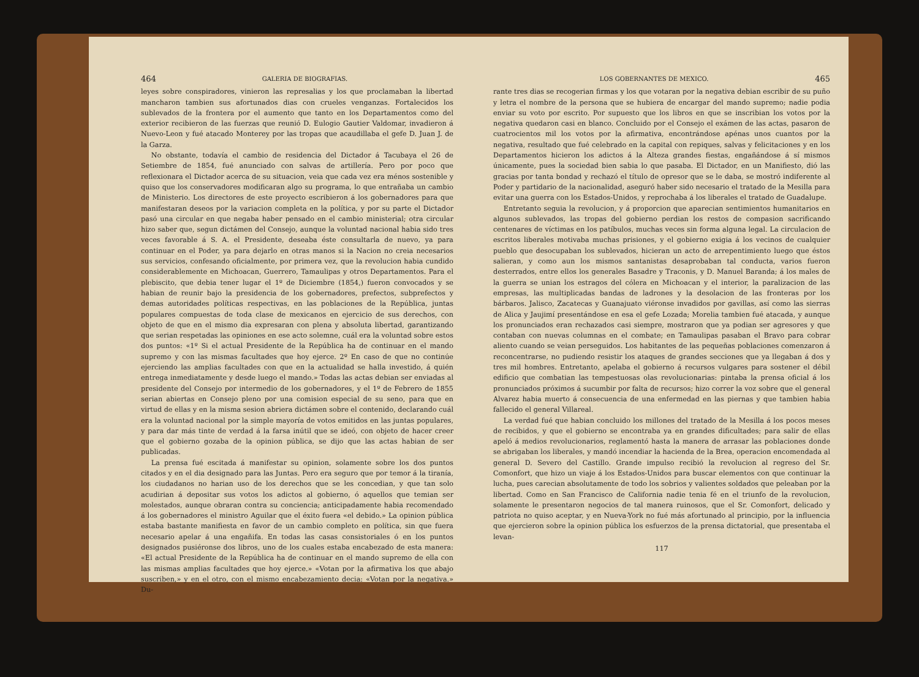464 GALERIA DE BIOGRAFIAS.
leyes sobre conspiradores, vinieron las represalias y los que proclamaban la libertad mancharon tambien sus afortunados dias con crueles venganzas. Fortalecidos los sublevados de la frontera por el aumento que tanto en los Departamentos como del exterior recibieron de las fuerzas que reunió D. Eulogio Gautier Valdomar, invadieron á Nuevo-Leon y fué atacado Monterey por las tropas que acaudillaba el gefe D. Juan J. de la Garza.
No obstante, todavía el cambio de residencia del Dictador á Tacubaya el 26 de Setiembre de 1854, fué anunciado con salvas de artillería. Pero por poco que reflexionara el Dictador acerca de su situacion, veia que cada vez era ménos sostenible y quiso que los conservadores modificaran algo su programa, lo que entrañaba un cambio de Ministerio. Los directores de este proyecto escribieron á los gobernadores para que manifestaran deseos por la variacion completa en la política, y por su parte el Dictador pasó una circular en que negaba haber pensado en el cambio ministerial; otra circular hizo saber que, segun dictámen del Consejo, aunque la voluntad nacional habia sido tres veces favorable á S. A. el Presidente, deseaba éste consultarla de nuevo, ya para continuar en el Poder, ya para dejarlo en otras manos si la Nacion no creia necesarios sus servicios, confesando oficialmente, por primera vez, que la revolucion habia cundido considerablemente en Michoacan, Guerrero, Tamaulipas y otros Departamentos. Para el plebiscito, que debia tener lugar el 1º de Diciembre (1854,) fueron convocados y se habian de reunir bajo la presidencia de los gobernadores, prefectos, subprefectos y demas autoridades políticas respectivas, en las poblaciones de la República, juntas populares compuestas de toda clase de mexicanos en ejercicio de sus derechos, con objeto de que en el mismo dia expresaran con plena y absoluta libertad, garantizando que serian respetadas las opiniones en ese acto solemne, cuál era la voluntad sobre estos dos puntos: «1º Si el actual Presidente de la República ha de continuar en el mando supremo y con las mismas facultades que hoy ejerce. 2º En caso de que no continúe ejerciendo las amplias facultades con que en la actualidad se halla investido, á quién entrega inmediatamente y desde luego el mando.» Todas las actas debian ser enviadas al presidente del Consejo por intermedio de los gobernadores, y el 1º de Febrero de 1855 serian abiertas en Consejo pleno por una comision especial de su seno, para que en virtud de ellas y en la misma sesion abriera dictámen sobre el contenido, declarando cuál era la voluntad nacional por la simple mayoría de votos emitidos en las juntas populares, y para dar más tinte de verdad á la farsa inútil que se ideó, con objeto de hacer creer que el gobierno gozaba de la opinion pública, se dijo que las actas habian de ser publicadas.
La prensa fué escitada á manifestar su opinion, solamente sobre los dos puntos citados y en el dia designado para las Juntas. Pero era seguro que por temor á la tiranía, los ciudadanos no harian uso de los derechos que se les concedian, y que tan solo acudirian á depositar sus votos los adictos al gobierno, ó aquellos que temian ser molestados, aunque obraran contra su conciencia; anticipadamente habia recomendado á los gobernadores el ministro Aguilar que el éxito fuera «el debido.» La opinion pública estaba bastante manifiesta en favor de un cambio completo en política, sin que fuera necesario apelar á una engañifa. En todas las casas consistoriales ó en los puntos designados pusiéronse dos libros, uno de los cuales estaba encabezado de esta manera: «El actual Presidente de la República ha de continuar en el mando supremo de ella con las mismas amplias facultades que hoy ejerce.» «Votan por la afirmativa los que abajo suscriben,» y en el otro, con el mismo encabezamiento decia: «Votan por la negativa.» Du-
LOS GOBERNANTES DE MEXICO. 465
rante tres dias se recogerian firmas y los que votaran por la negativa debian escribir de su puño y letra el nombre de la persona que se hubiera de encargar del mando supremo; nadie podia enviar su voto por escrito. Por supuesto que los libros en que se inscribian los votos por la negativa quedaron casi en blanco. Concluido por el Consejo el exámen de las actas, pasaron de cuatrocientos mil los votos por la afirmativa, encontrándose apénas unos cuantos por la negativa, resultado que fué celebrado en la capital con repiques, salvas y felicitaciones y en los Departamentos hicieron los adictos á la Alteza grandes fiestas, engañándose á sí mismos únicamente, pues la sociedad bien sabia lo que pasaba. El Dictador, en un Manifiesto, dió las gracias por tanta bondad y rechazó el título de opresor que se le daba, se mostró indiferente al Poder y partidario de la nacionalidad, aseguró haber sido necesario el tratado de la Mesilla para evitar una guerra con los Estados-Unidos, y reprochaba á los liberales el tratado de Guadalupe.
Entretanto seguia la revolucion, y á proporcion que aparecian sentimientos humanitarios en algunos sublevados, las tropas del gobierno perdian los restos de compasion sacrificando centenares de víctimas en los patíbulos, muchas veces sin forma alguna legal. La circulacion de escritos liberales motivaba muchas prisiones, y el gobierno exigia á los vecinos de cualquier pueblo que desocupaban los sublevados, hicieran un acto de arrepentimiento luego que éstos salieran, y como aun los mismos santanistas desaprobaban tal conducta, varios fueron desterrados, entre ellos los generales Basadre y Traconis, y D. Manuel Baranda; á los males de la guerra se unian los estragos del cólera en Michoacan y el interior, la paralizacion de las empresas, las multiplicadas bandas de ladrones y la desolacion de las fronteras por los bárbaros. Jalisco, Zacatecas y Guanajuato viéronse invadidos por gavillas, así como las sierras de Alica y Jaujimí presentándose en esa el gefe Lozada; Morelia tambien fué atacada, y aunque los pronunciados eran rechazados casi siempre, mostraron que ya podian ser agresores y que contaban con nuevas columnas en el combate; en Tamaulipas pasaban el Bravo para cobrar aliento cuando se veian perseguidos. Los habitantes de las pequeñas poblaciones comenzaron á reconcentrarse, no pudiendo resistir los ataques de grandes secciones que ya llegaban á dos y tres mil hombres. Entretanto, apelaba el gobierno á recursos vulgares para sostener el débil edificio que combatian las tempestuosas olas revolucionarias: pintaba la prensa oficial á los pronunciados próximos á sucumbir por falta de recursos; hizo correr la voz sobre que el general Alvarez habia muerto á consecuencia de una enfermedad en las piernas y que tambien habia fallecido el general Villareal.
La verdad fué que habian concluido los millones del tratado de la Mesilla á los pocos meses de recibidos, y que el gobierno se encontraba ya en grandes dificultades; para salir de ellas apeló á medios revolucionarios, reglamentó hasta la manera de arrasar las poblaciones donde se abrigaban los liberales, y mandó incendiar la hacienda de la Brea, operacion encomendada al general D. Severo del Castillo. Grande impulso recibió la revolucion al regreso del Sr. Comonfort, que hizo un viaje á los Estados-Unidos para buscar elementos con que continuar la lucha, pues carecian absolutamente de todo los sobrios y valientes soldados que peleaban por la libertad. Como en San Francisco de California nadie tenia fé en el triunfo de la revolucion, solamente le presentaron negocios de tal manera ruinosos, que el Sr. Comonfort, delicado y patriota no quiso aceptar, y en Nueva-York no fué más afortunado al principio, por la influencia que ejercieron sobre la opinion pública los esfuerzos de la prensa dictatorial, que presentaba el levan-
117